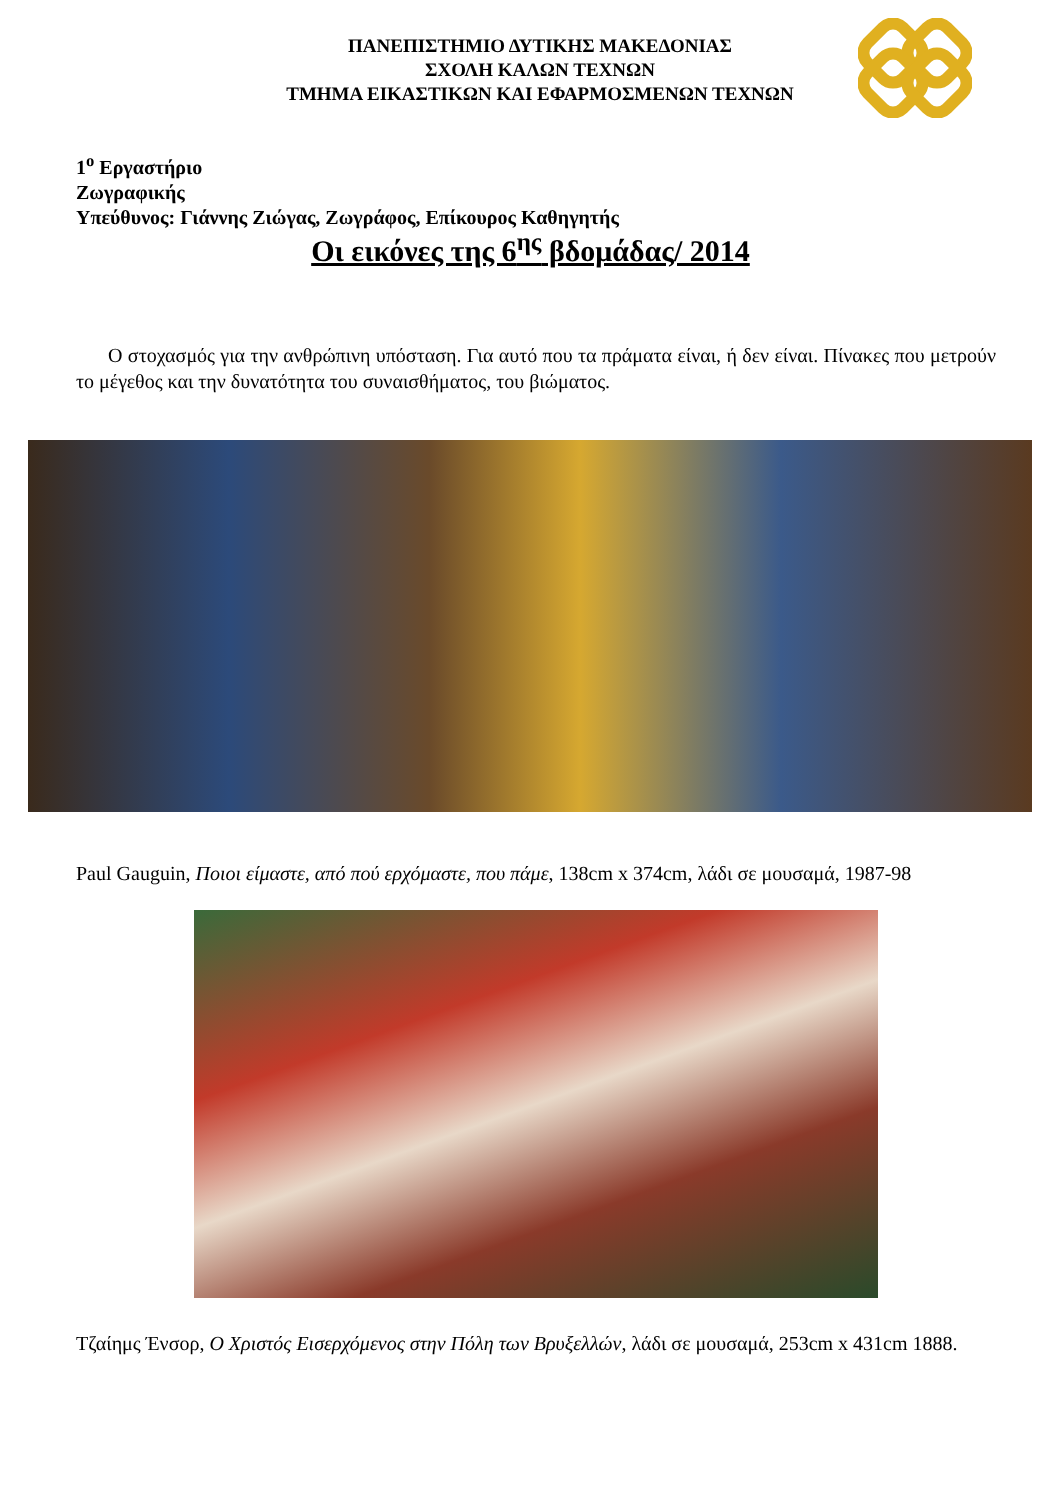ΠΑΝΕΠΙΣΤΗΜΙΟ ΔΥΤΙΚΗΣ ΜΑΚΕΔΟΝΙΑΣ
ΣΧΟΛΗ ΚΑΛΩΝ ΤΕΧΝΩΝ
ΤΜΗΜΑ ΕΙΚΑΣΤΙΚΩΝ ΚΑΙ ΕΦΑΡΜΟΣΜΕΝΩΝ ΤΕΧΝΩΝ
1<sup>ο</sup> Εργαστήριο
Ζωγραφικής
Υπεύθυνος: Γιάννης Ζιώγας, Ζωγράφος, Επίκουρος Καθηγητής
Οι εικόνες της 6<sup>ης</sup> βδομάδας/ 2014
Ο στοχασμός για την ανθρώπινη υπόσταση. Για αυτό που τα πράματα είναι, ή δεν είναι. Πίνακες που μετρούν το μέγεθος και την δυνατότητα του συναισθήματος, του βιώματος.
Paul Gauguin, Ποιοι είμαστε, από πού ερχόμαστε, που πάμε, 138cm x 374cm, λάδι σε μουσαμά, 1987-98
Τζαίημς Ένσορ, Ο Χριστός Εισερχόμενος στην Πόλη των Βρυξελλών, λάδι σε μουσαμά, 253cm x 431cm 1888.